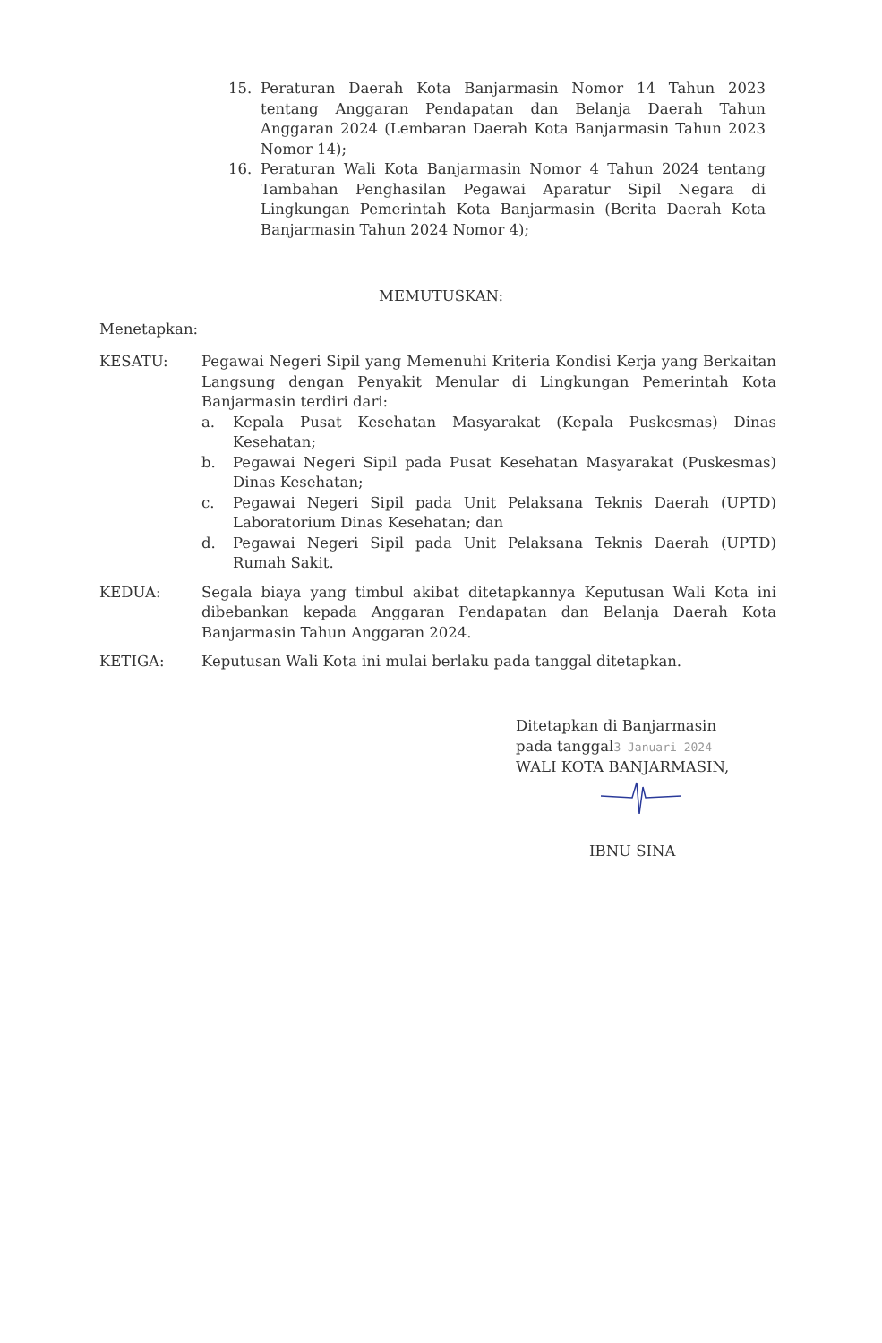15. Peraturan Daerah Kota Banjarmasin Nomor 14 Tahun 2023 tentang Anggaran Pendapatan dan Belanja Daerah Tahun Anggaran 2024 (Lembaran Daerah Kota Banjarmasin Tahun 2023 Nomor 14);
16. Peraturan Wali Kota Banjarmasin Nomor 4 Tahun 2024 tentang Tambahan Penghasilan Pegawai Aparatur Sipil Negara di Lingkungan Pemerintah Kota Banjarmasin (Berita Daerah Kota Banjarmasin Tahun 2024 Nomor 4);
MEMUTUSKAN:
Menetapkan:
KESATU: Pegawai Negeri Sipil yang Memenuhi Kriteria Kondisi Kerja yang Berkaitan Langsung dengan Penyakit Menular di Lingkungan Pemerintah Kota Banjarmasin terdiri dari:
a. Kepala Pusat Kesehatan Masyarakat (Kepala Puskesmas) Dinas Kesehatan;
b. Pegawai Negeri Sipil pada Pusat Kesehatan Masyarakat (Puskesmas) Dinas Kesehatan;
c. Pegawai Negeri Sipil pada Unit Pelaksana Teknis Daerah (UPTD) Laboratorium Dinas Kesehatan; dan
d. Pegawai Negeri Sipil pada Unit Pelaksana Teknis Daerah (UPTD) Rumah Sakit.
KEDUA: Segala biaya yang timbul akibat ditetapkannya Keputusan Wali Kota ini dibebankan kepada Anggaran Pendapatan dan Belanja Daerah Kota Banjarmasin Tahun Anggaran 2024.
KETIGA: Keputusan Wali Kota ini mulai berlaku pada tanggal ditetapkan.
Ditetapkan di Banjarmasin
pada tanggal3 Januari 2024
WALI KOTA BANJARMASIN,
IBNU SINA